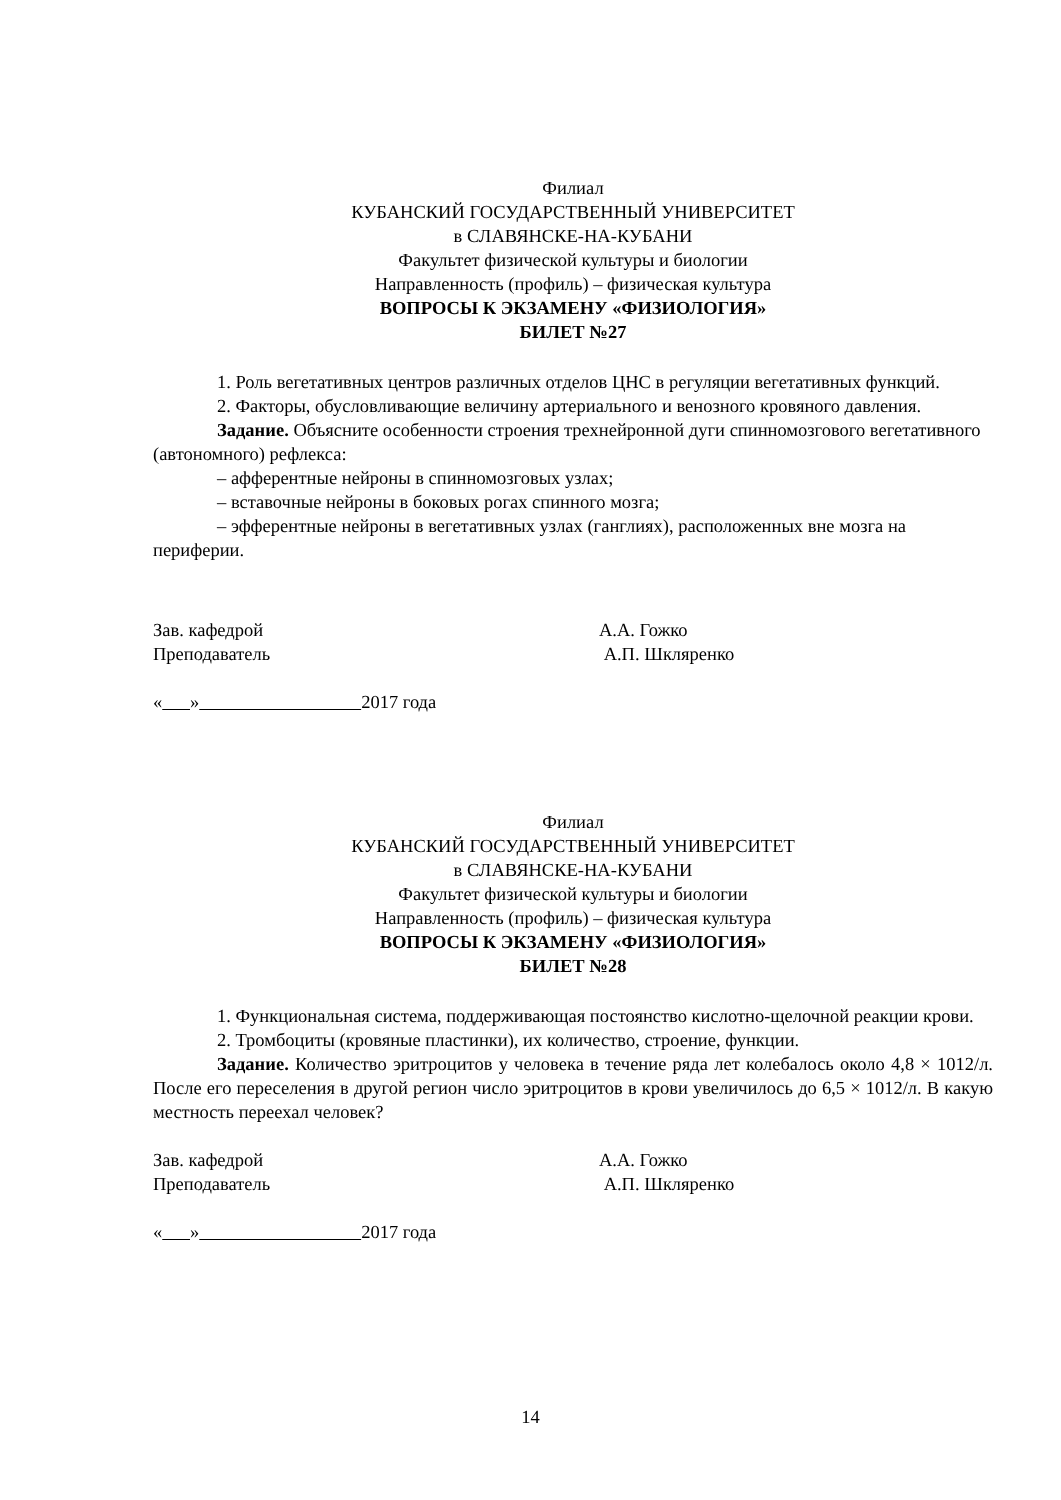Филиал
КУБАНСКИЙ ГОСУДАРСТВЕННЫЙ УНИВЕРСИТЕТ
в СЛАВЯНСКЕ-НА-КУБАНИ
Факультет физической культуры и биологии
Направленность (профиль) – физическая культура
ВОПРОСЫ К ЭКЗАМЕНУ «ФИЗИОЛОГИЯ»
БИЛЕТ №27
1. Роль вегетативных центров различных отделов ЦНС в регуляции вегетативных функций.
2. Факторы, обусловливающие величину артериального и венозного кровяного давления.
Задание. Объясните особенности строения трехнейронной дуги спинномозгового вегетативного (автономного) рефлекса:
– афферентные нейроны в спинномозговых узлах;
– вставочные нейроны в боковых рогах спинного мозга;
– эфферентные нейроны в вегетативных узлах (ганглиях), расположенных вне мозга на периферии.
Зав. кафедрой А.А. Гожко
Преподаватель А.П. Шкляренко
« » 2017 года
Филиал
КУБАНСКИЙ ГОСУДАРСТВЕННЫЙ УНИВЕРСИТЕТ
в СЛАВЯНСКЕ-НА-КУБАНИ
Факультет физической культуры и биологии
Направленность (профиль) – физическая культура
ВОПРОСЫ К ЭКЗАМЕНУ «ФИЗИОЛОГИЯ»
БИЛЕТ №28
1. Функциональная система, поддерживающая постоянство кислотно-щелочной реакции крови.
2. Тромбоциты (кровяные пластинки), их количество, строение, функции.
Задание. Количество эритроцитов у человека в течение ряда лет колебалось около 4,8 × 1012/л. После его переселения в другой регион число эритроцитов в крови увеличилось до 6,5 × 1012/л. В какую местность переехал человек?
Зав. кафедрой А.А. Гожко
Преподаватель А.П. Шкляренко
« » 2017 года
14